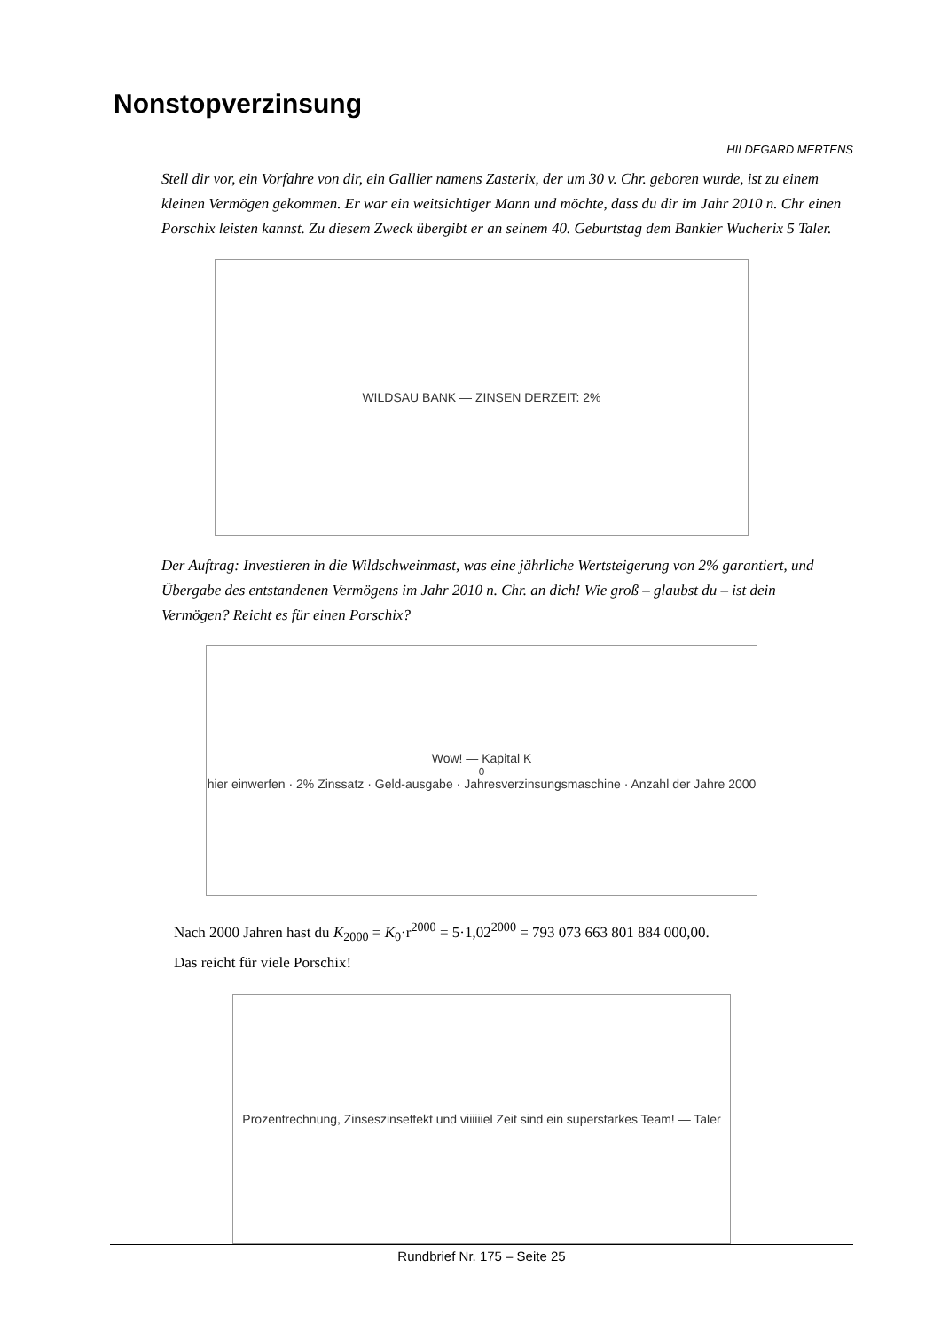Nonstopverzinsung
HILDEGARD MERTENS
Stell dir vor, ein Vorfahre von dir, ein Gallier namens Zasterix, der um 30 v. Chr. geboren wurde, ist zu einem kleinen Vermögen gekommen. Er war ein weitsichtiger Mann und möchte, dass du dir im Jahr 2010 n. Chr einen Porschix leisten kannst. Zu diesem Zweck übergibt er an seinem 40. Geburtstag dem Bankier Wucherix 5 Taler.
WILDSAU BANK — ZINSEN DERZEIT: 2%
Der Auftrag: Investieren in die Wildschweinmast, was eine jährliche Wertsteigerung von 2% garantiert, und Übergabe des entstandenen Vermögens im Jahr 2010 n. Chr. an dich! Wie groß – glaubst du – ist dein Vermögen? Reicht es für einen Porschix?
Wow! — Kapital K<sub>0</sub> hier einwerfen · 2% Zinssatz · Geld-ausgabe · Jahresverzinsungsmaschine · Anzahl der Jahre 2000
Nach 2000 Jahren hast du K<sub>2000</sub> = K<sub>0</sub>·r<sup>2000</sup> = 5·1,02<sup>2000</sup> = 793 073 663 801 884 000,00.
Das reicht für viele Porschix!
Prozentrechnung, Zinseszinseffekt und viiiiiiel Zeit sind ein superstarkes Team! — Taler
Rundbrief Nr. 175 – Seite 25